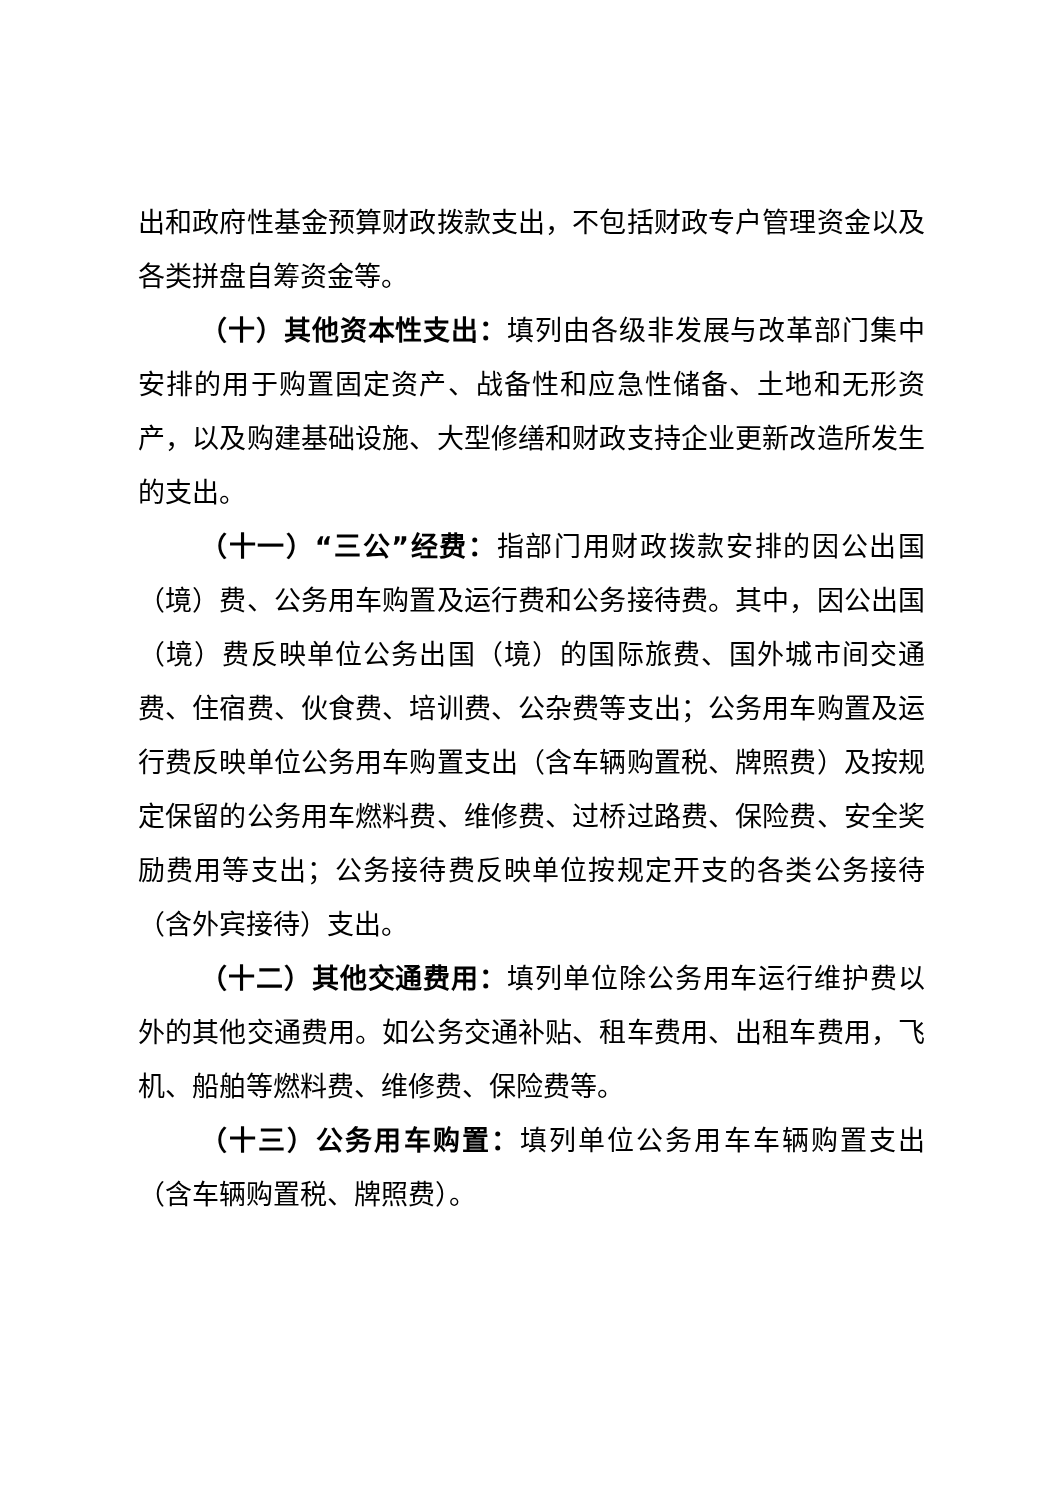出和政府性基金预算财政拨款支出，不包括财政专户管理资金以及各类拼盘自筹资金等。
（十）其他资本性支出：填列由各级非发展与改革部门集中安排的用于购置固定资产、战备性和应急性储备、土地和无形资产，以及购建基础设施、大型修缮和财政支持企业更新改造所发生的支出。
（十一）“三公”经费：指部门用财政拨款安排的因公出国（境）费、公务用车购置及运行费和公务接待费。其中，因公出国（境）费反映单位公务出国（境）的国际旅费、国外城市间交通费、住宿费、伙食费、培训费、公杂费等支出；公务用车购置及运行费反映单位公务用车购置支出（含车辆购置税、牌照费）及按规定保留的公务用车燃料费、维修费、过桥过路费、保险费、安全奖励费用等支出；公务接待费反映单位按规定开支的各类公务接待（含外宾接待）支出。
（十二）其他交通费用：填列单位除公务用车运行维护费以外的其他交通费用。如公务交通补贴、租车费用、出租车费用，飞机、船舶等燃料费、维修费、保险费等。
（十三）公务用车购置：填列单位公务用车车辆购置支出（含车辆购置税、牌照费）。